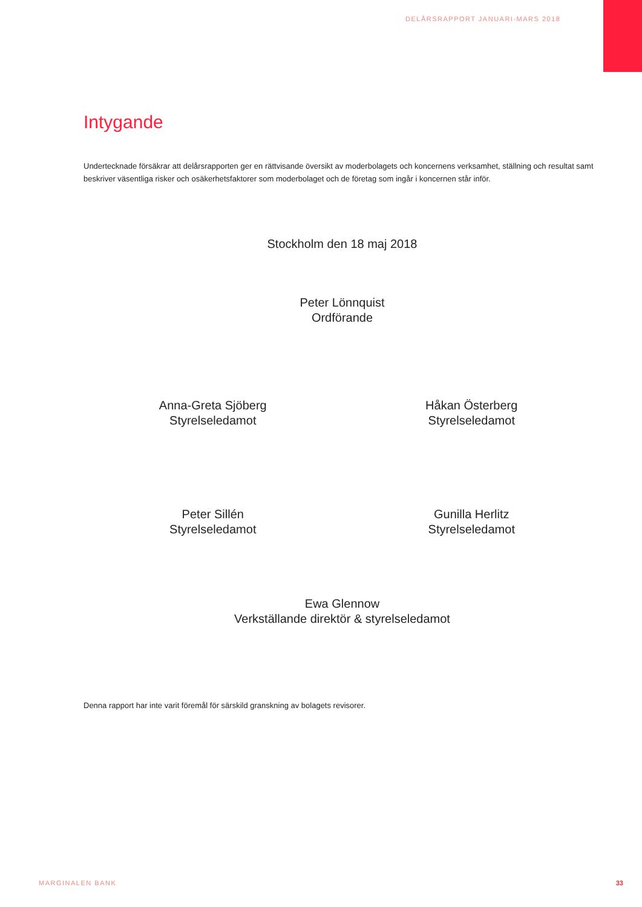DELÅRSRAPPORT JANUARI-MARS 2018
Intygande
Undertecknade försäkrar att delårsrapporten ger en rättvisande översikt av moderbolagets och koncernens verksamhet, ställning och resultat samt beskriver väsentliga risker och osäkerhetsfaktorer som moderbolaget och de företag som ingår i koncernen står inför.
Stockholm den 18 maj 2018
Peter Lönnquist
Ordförande
Anna-Greta Sjöberg
Styrelseledamot
Håkan Österberg
Styrelseledamot
Peter Sillén
Styrelseledamot
Gunilla Herlitz
Styrelseledamot
Ewa Glennow
Verkställande direktör & styrelseledamot
Denna rapport har inte varit föremål för särskild granskning av bolagets revisorer.
MARGINALEN BANK 33